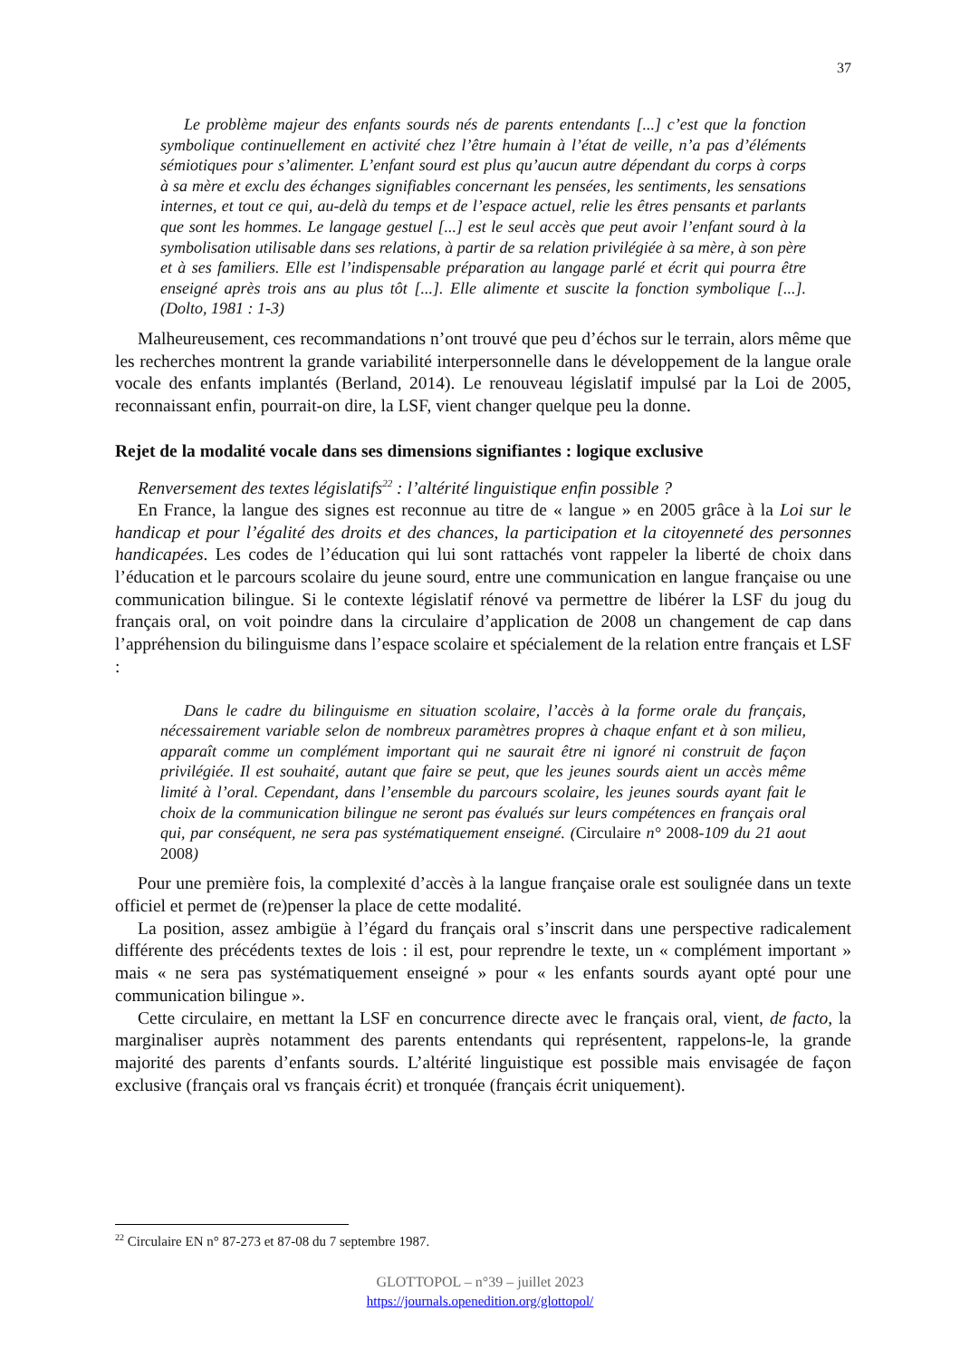37
Le problème majeur des enfants sourds nés de parents entendants [...] c’est que la fonction symbolique continuellement en activité chez l’être humain à l’état de veille, n’a pas d’éléments sémiotiques pour s’alimenter. L’enfant sourd est plus qu’aucun autre dépendant du corps à corps à sa mère et exclu des échanges signifiables concernant les pensées, les sentiments, les sensations internes, et tout ce qui, au-delà du temps et de l’espace actuel, relie les êtres pensants et parlants que sont les hommes. Le langage gestuel [...] est le seul accès que peut avoir l’enfant sourd à la symbolisation utilisable dans ses relations, à partir de sa relation privilégiée à sa mère, à son père et à ses familiers. Elle est l’indispensable préparation au langage parlé et écrit qui pourra être enseigné après trois ans au plus tôt [...]. Elle alimente et suscite la fonction symbolique [...]. (Dolto, 1981 : 1-3)
Malheureusement, ces recommandations n’ont trouvé que peu d’échos sur le terrain, alors même que les recherches montrent la grande variabilité interpersonnelle dans le développement de la langue orale vocale des enfants implantés (Berland, 2014). Le renouveau législatif impulsé par la Loi de 2005, reconnaissant enfin, pourrait-on dire, la LSF, vient changer quelque peu la donne.
Rejet de la modalité vocale dans ses dimensions signifiantes : logique exclusive
Renversement des textes législatifs<sup>22</sup> : l’altérité linguistique enfin possible ?
En France, la langue des signes est reconnue au titre de « langue » en 2005 grâce à la Loi sur le handicap et pour l’égalité des droits et des chances, la participation et la citoyenneté des personnes handicapées. Les codes de l’éducation qui lui sont rattachés vont rappeler la liberté de choix dans l’éducation et le parcours scolaire du jeune sourd, entre une communication en langue française ou une communication bilingue. Si le contexte législatif rénové va permettre de libérer la LSF du joug du français oral, on voit poindre dans la circulaire d’application de 2008 un changement de cap dans l’appréhension du bilinguisme dans l’espace scolaire et spécialement de la relation entre français et LSF :
Dans le cadre du bilinguisme en situation scolaire, l’accès à la forme orale du français, nécessairement variable selon de nombreux paramètres propres à chaque enfant et à son milieu, apparaît comme un complément important qui ne saurait être ni ignoré ni construit de façon privilégiée. Il est souhaité, autant que faire se peut, que les jeunes sourds aient un accès même limité à l’oral. Cependant, dans l’ensemble du parcours scolaire, les jeunes sourds ayant fait le choix de la communication bilingue ne seront pas évalués sur leurs compétences en français oral qui, par conséquent, ne sera pas systématiquement enseigné. (Circulaire n° 2008-109 du 21 aout 2008)
Pour une première fois, la complexité d’accès à la langue française orale est soulignée dans un texte officiel et permet de (re)penser la place de cette modalité.
La position, assez ambigüe à l’égard du français oral s’inscrit dans une perspective radicalement différente des précédents textes de lois : il est, pour reprendre le texte, un « complément important » mais « ne sera pas systématiquement enseigné » pour « les enfants sourds ayant opté pour une communication bilingue ».
Cette circulaire, en mettant la LSF en concurrence directe avec le français oral, vient, de facto, la marginaliser auprès notamment des parents entendants qui représentent, rappelons-le, la grande majorité des parents d’enfants sourds. L’altérité linguistique est possible mais envisagée de façon exclusive (français oral vs français écrit) et tronquée (français écrit uniquement).
<sup>22</sup> Circulaire EN n° 87-273 et 87-08 du 7 septembre 1987.
GLOTTOPOL – n°39 – juillet 2023
https://journals.openedition.org/glottopol/